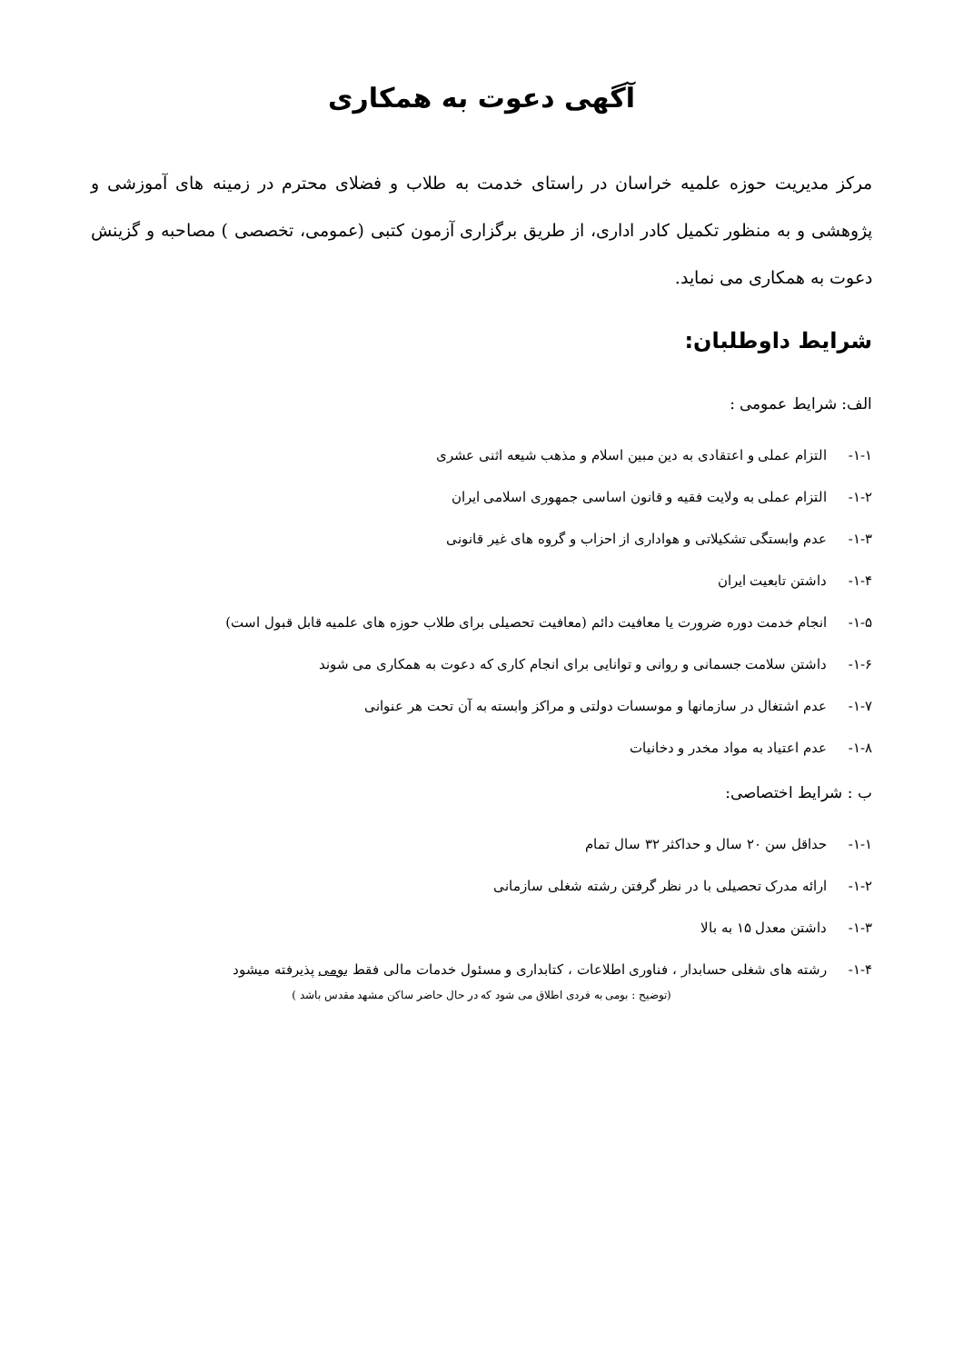آگهی دعوت به همکاری
مرکز مدیریت حوزه علمیه خراسان در راستای خدمت به طلاب و فضلای محترم در زمینه های آموزشی و پژوهشی و به منظور تکمیل کادر اداری، از طریق برگزاری آزمون کتبی (عمومی، تخصصی ) مصاحبه و گزینش دعوت به همکاری می نماید.
شرایط داوطلبان:
الف: شرایط عمومی :
۱-۱- التزام عملی و اعتقادی به دین مبین اسلام و مذهب شیعه اثنی عشری
۱-۲- التزام عملی به ولایت فقیه و قانون اساسی جمهوری اسلامی ایران
۱-۳- عدم وابستگی تشکیلاتی و هواداری از احزاب و گروه های غیر قانونی
۱-۴- داشتن تابعیت ایران
۱-۵- انجام خدمت دوره ضرورت یا معافیت دائم (معافیت تحصیلی برای طلاب حوزه های علمیه قابل قبول است)
۱-۶- داشتن سلامت جسمانی و روانی و توانایی برای انجام کاری که دعوت به همکاری می شوند
۱-۷- عدم اشتغال در سازمانها و موسسات دولتی و مراکز وابسته به آن تحت هر عنوانی
۱-۸- عدم اعتیاد به مواد مخدر و دخانیات
ب : شرایط اختصاصی:
۱-۱- حداقل سن ۲۰ سال و حداکثر ۳۲ سال تمام
۱-۲- ارائه مدرک تحصیلی با در نظر گرفتن رشته شغلی سازمانی
۱-۳- داشتن معدل ۱۵ به بالا
۱-۴- رشته های شغلی حسابدار ، فناوری اطلاعات ، کتابداری و مسئول خدمات مالی فقط بومی پذیرفته میشود
(توضیح : بومی به فردی اطلاق می شود که در حال حاضر ساکن مشهد مقدس باشد )